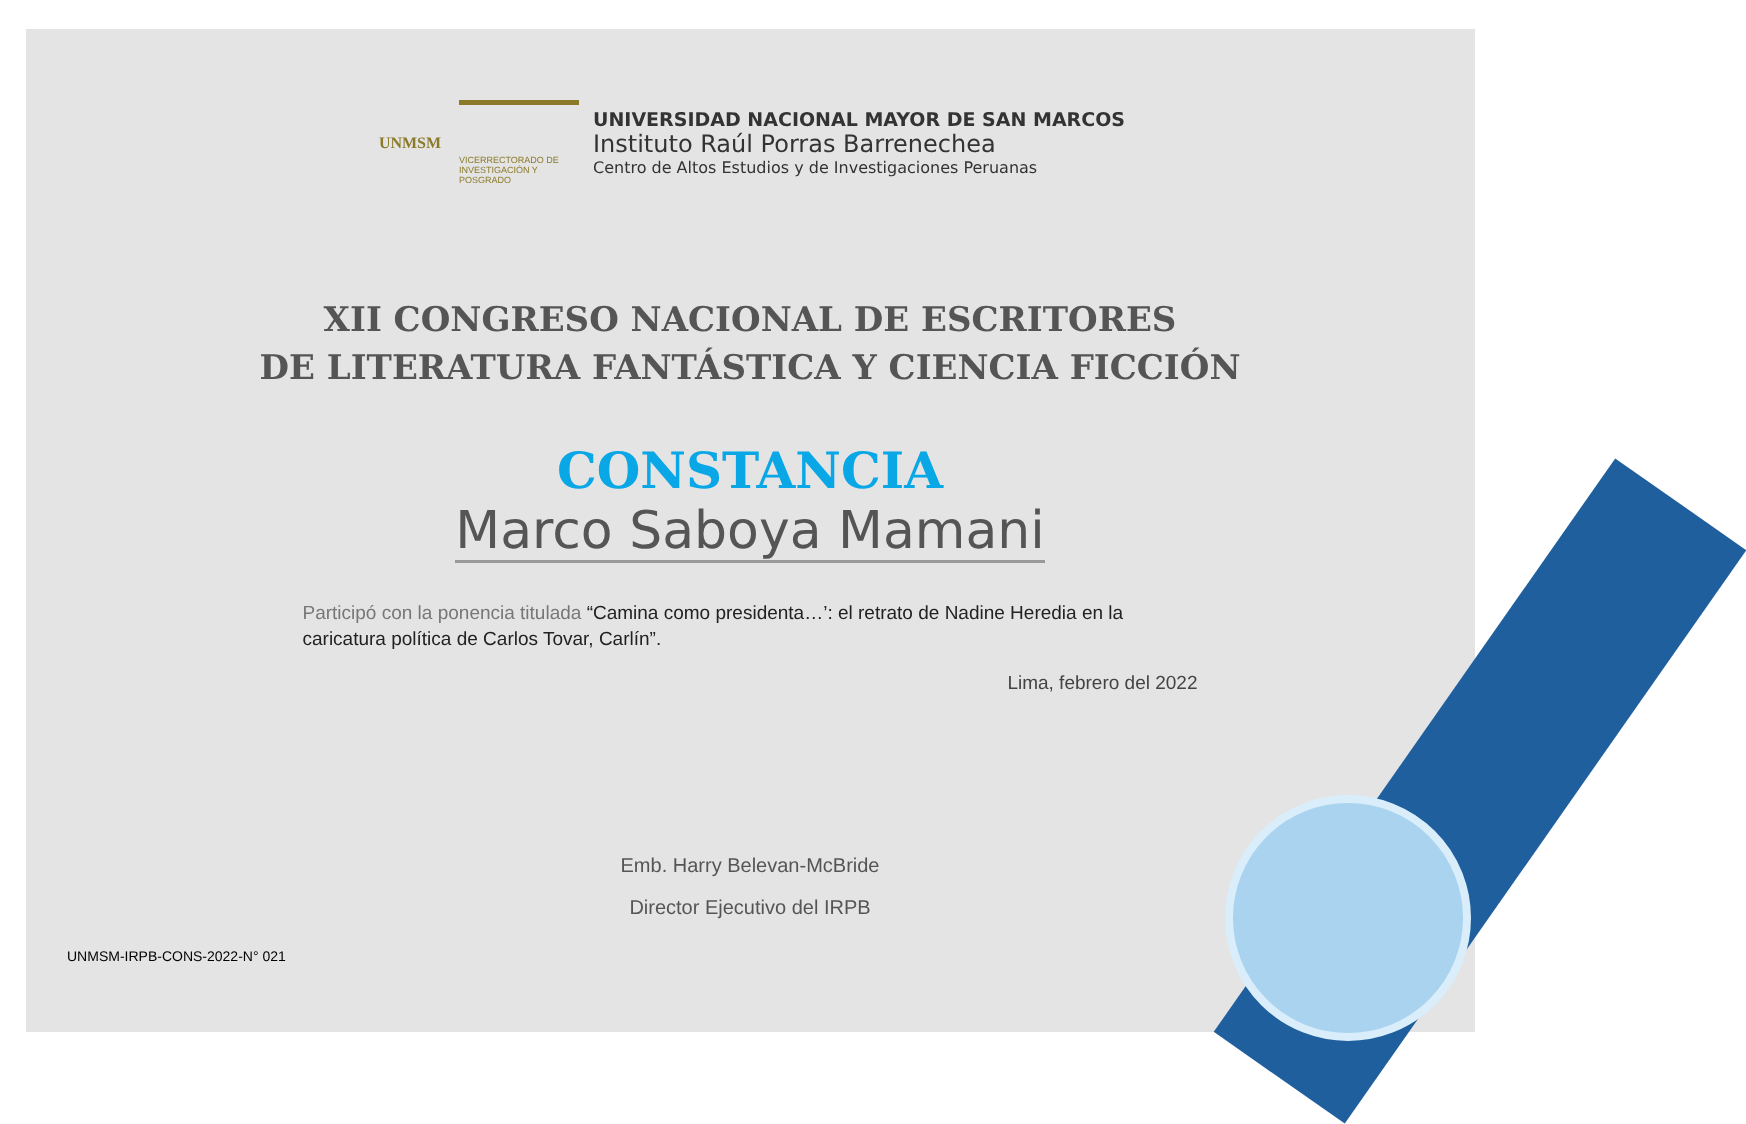UNMSM
VICERRECTORADO DE
INVESTIGACIÓN Y POSGRADO
UNIVERSIDAD NACIONAL MAYOR DE SAN MARCOS
Instituto Raúl Porras Barrenechea
Centro de Altos Estudios y de Investigaciones Peruanas
XII CONGRESO NACIONAL DE ESCRITORES
DE LITERATURA FANTÁSTICA Y CIENCIA FICCIÓN
CONSTANCIA
Marco Saboya Mamani
Participó con la ponencia titulada “Camina como presidenta…’: el retrato de Nadine Heredia en la caricatura política de Carlos Tovar, Carlín”.
Lima, febrero del 2022
Emb. Harry Belevan-McBride
Director Ejecutivo del IRPB
UNMSM-IRPB-CONS-2022-N° 021